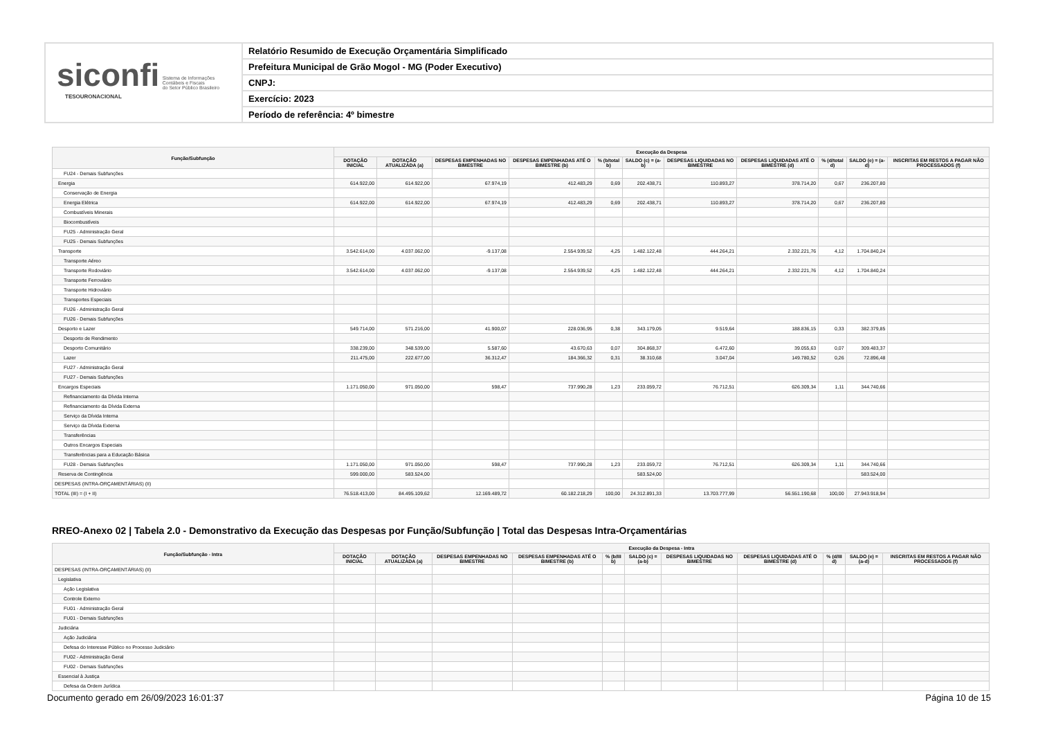siconfi Sistema de Informações
Contábeis e Fiscais
do Setor Público Brasileiro
TESOURONACIONAL
Relatório Resumido de Execução Orçamentária Simplificado
Prefeitura Municipal de Grão Mogol - MG (Poder Executivo)
CNPJ:
Exercício: 2023
Período de referência: 4º bimestre
| Função/Subfunção | Execução da Despesa | | | | | | | | | | |
| --- | --- | --- | --- | --- | --- | --- | --- | --- | --- | --- | --- |
| | DOTAÇÃO INICIAL | DOTAÇÃO ATUALIZADA (a) | DESPESAS EMPENHADAS NO BIMESTRE | DESPESAS EMPENHADAS ATÉ O BIMESTRE (b) | % (b/total b) | SALDO (c) = (a-b) | DESPESAS LIQUIDADAS NO BIMESTRE | DESPESAS LIQUIDADAS ATÉ O BIMESTRE (d) | % (d/total d) | SALDO (e) = (a-d) | INSCRITAS EM RESTOS A PAGAR NÃO PROCESSADOS (f) |
| FU24 - Demais Subfunções | | | | | | | | | | | |
| Energia | 614.922,00 | 614.922,00 | 67.974,19 | 412.483,29 | 0,69 | 202.438,71 | 110.893,27 | 378.714,20 | 0,67 | 236.207,80 | |
| Conservação de Energia | | | | | | | | | | | |
| Energia Elétrica | 614.922,00 | 614.922,00 | 67.974,19 | 412.483,29 | 0,69 | 202.438,71 | 110.893,27 | 378.714,20 | 0,67 | 236.207,80 | |
| Combustíveis Minerais | | | | | | | | | | | |
| Biocombustíveis | | | | | | | | | | | |
| FU25 - Administração Geral | | | | | | | | | | | |
| FU25 - Demais Subfunções | | | | | | | | | | | |
| Transporte | 3.542.614,00 | 4.037.062,00 | -9.137,08 | 2.554.939,52 | 4,25 | 1.482.122,48 | 444.264,21 | 2.332.221,76 | 4,12 | 1.704.840,24 | |
| Transporte Aéreo | | | | | | | | | | | |
| Transporte Rodoviário | 3.542.614,00 | 4.037.062,00 | -9.137,08 | 2.554.939,52 | 4,25 | 1.482.122,48 | 444.264,21 | 2.332.221,76 | 4,12 | 1.704.840,24 | |
| Transporte Ferroviário | | | | | | | | | | | |
| Transporte Hidroviário | | | | | | | | | | | |
| Transportes Especiais | | | | | | | | | | | |
| FU26 - Administração Geral | | | | | | | | | | | |
| FU26 - Demais Subfunções | | | | | | | | | | | |
| Desporto e Lazer | 549.714,00 | 571.216,00 | 41.900,07 | 228.036,95 | 0,38 | 343.179,05 | 9.519,64 | 188.836,15 | 0,33 | 382.379,85 | |
| Desporto de Rendimento | | | | | | | | | | | |
| Desporto Comunitário | 338.239,00 | 348.539,00 | 5.587,60 | 43.670,63 | 0,07 | 304.868,37 | 6.472,60 | 39.055,63 | 0,07 | 309.483,37 | |
| Lazer | 211.475,00 | 222.677,00 | 36.312,47 | 184.366,32 | 0,31 | 38.310,68 | 3.047,04 | 149.780,52 | 0,26 | 72.896,48 | |
| FU27 - Administração Geral | | | | | | | | | | | |
| FU27 - Demais Subfunções | | | | | | | | | | | |
| Encargos Especiais | 1.171.050,00 | 971.050,00 | 598,47 | 737.990,28 | 1,23 | 233.059,72 | 76.712,51 | 626.309,34 | 1,11 | 344.740,66 | |
| Refinanciamento da Dívida Interna | | | | | | | | | | | |
| Refinanciamento da Dívida Externa | | | | | | | | | | | |
| Serviço da Dívida Interna | | | | | | | | | | | |
| Serviço da Dívida Externa | | | | | | | | | | | |
| Transferências | | | | | | | | | | | |
| Outros Encargos Especiais | | | | | | | | | | | |
| Transferências para a Educação Básica | | | | | | | | | | | |
| FU28 - Demais Subfunções | 1.171.050,00 | 971.050,00 | 598,47 | 737.990,28 | 1,23 | 233.059,72 | 76.712,51 | 626.309,34 | 1,11 | 344.740,66 | |
| Reserva de Contingência | 599.000,00 | 583.524,00 | | | | 583.524,00 | | | | 583.524,00 | |
| DESPESAS (INTRA-ORÇAMENTÁRIAS) (II) | | | | | | | | | | | |
| TOTAL (III) = (I + II) | 76.518.413,00 | 84.495.109,62 | 12.169.489,72 | 60.182.218,29 | 100,00 | 24.312.891,33 | 13.703.777,99 | 56.551.190,68 | 100,00 | 27.943.918,94 | |
RREO-Anexo 02 | Tabela 2.0 - Demonstrativo da Execução das Despesas por Função/Subfunção | Total das Despesas Intra-Orçamentárias
| Função/Subfunção - Intra | Execução da Despesa - Intra | | | | | | | | | | |
| --- | --- | --- | --- | --- | --- | --- | --- | --- | --- | --- | --- |
| | DOTAÇÃO INICIAL | DOTAÇÃO ATUALIZADA (a) | DESPESAS EMPENHADAS NO BIMESTRE | DESPESAS EMPENHADAS ATÉ O BIMESTRE (b) | % (b/III b) | SALDO (c) = (a-b) | DESPESAS LIQUIDADAS NO BIMESTRE | DESPESAS LIQUIDADAS ATÉ O BIMESTRE (d) | % (d/III d) | SALDO (e) = (a-d) | INSCRITAS EM RESTOS A PAGAR NÃO PROCESSADOS (f) |
| DESPESAS (INTRA-ORÇAMENTÁRIAS) (II) | | | | | | | | | | | |
| Legislativa | | | | | | | | | | | |
| Ação Legislativa | | | | | | | | | | | |
| Controle Externo | | | | | | | | | | | |
| FU01 - Administração Geral | | | | | | | | | | | |
| FU01 - Demais Subfunções | | | | | | | | | | | |
| Judiciária | | | | | | | | | | | |
| Ação Judiciária | | | | | | | | | | | |
| Defesa do Interesse Público no Processo Judiciário | | | | | | | | | | | |
| FU02 - Administração Geral | | | | | | | | | | | |
| FU02 - Demais Subfunções | | | | | | | | | | | |
| Essencial à Justiça | | | | | | | | | | | |
| Defesa da Ordem Jurídica | | | | | | | | | | | |
Documento gerado em 26/09/2023 16:01:37 Página 10 de 15